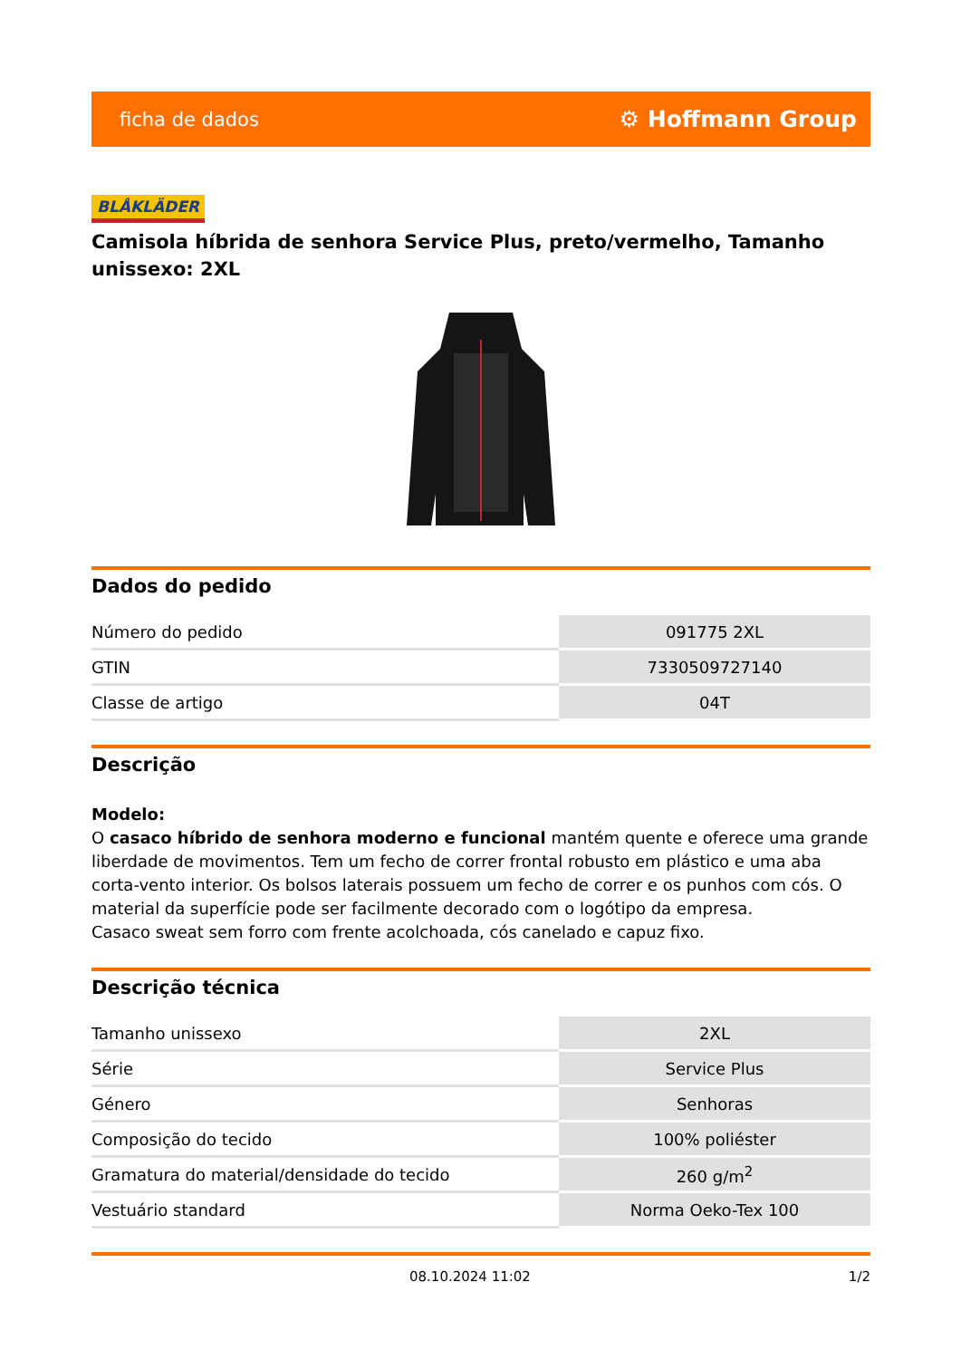ficha de dados ⚙ Hoffmann Group
BLÅKLÄDER
Camisola híbrida de senhora Service Plus, preto/vermelho, Tamanho unissexo: 2XL
Dados do pedido
| Número do pedido | 091775 2XL |
| GTIN | 7330509727140 |
| Classe de artigo | 04T |
Descrição
Modelo:
O casaco híbrido de senhora moderno e funcional mantém quente e oferece uma grande liberdade de movimentos. Tem um fecho de correr frontal robusto em plástico e uma aba corta-vento interior. Os bolsos laterais possuem um fecho de correr e os punhos com cós. O material da superfície pode ser facilmente decorado com o logótipo da empresa.
Casaco sweat sem forro com frente acolchoada, cós canelado e capuz fixo.
Descrição técnica
| Tamanho unissexo | 2XL |
| Série | Service Plus |
| Género | Senhoras |
| Composição do tecido | 100% poliéster |
| Gramatura do material/densidade do tecido | 260 g/m<sup>2</sup> |
| Vestuário standard | Norma Oeko-Tex 100 |
08.10.2024 11:02 1/2